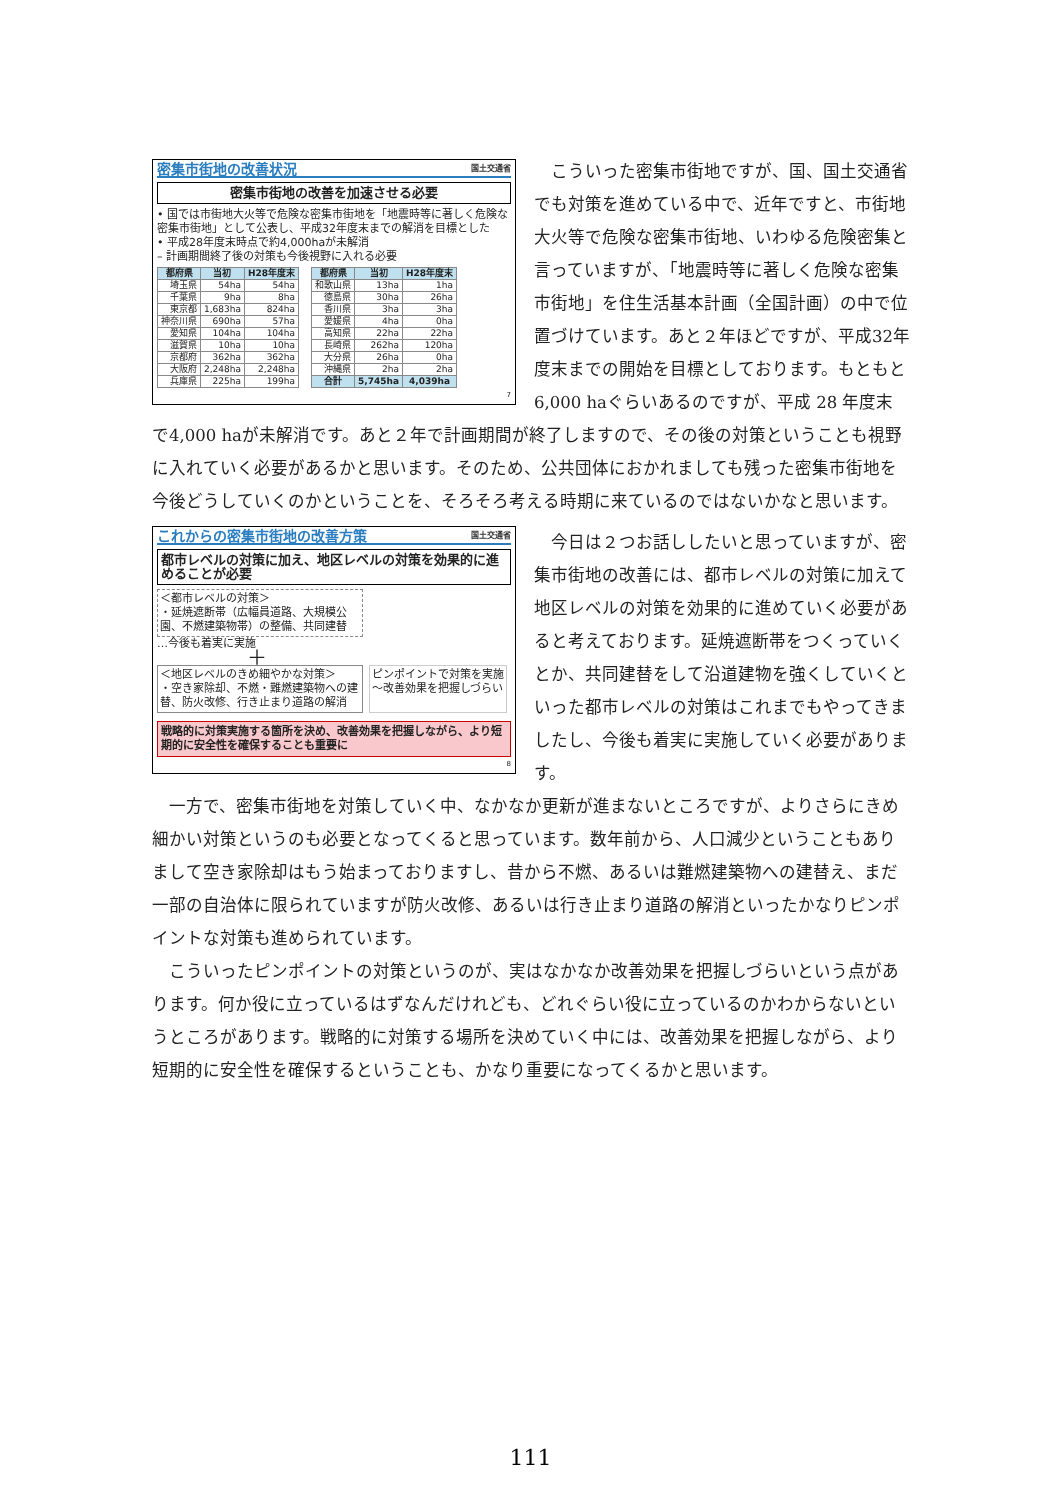密集市街地の改善状況 国土交通省
密集市街地の改善を加速させる必要
• 国では市街地大火等で危険な密集市街地を「地震時等に著しく危険な密集市街地」として公表し、平成32年度末までの解消を目標とした
• 平成28年度末時点で約4,000haが未解消
– 計画期間終了後の対策も今後視野に入れる必要
| 都府県 | 当初 | H28年度末 |
| --- | --- | --- |
| 埼玉県 | 54ha | 54ha |
| 千葉県 | 9ha | 8ha |
| 東京都 | 1,683ha | 824ha |
| 神奈川県 | 690ha | 57ha |
| 愛知県 | 104ha | 104ha |
| 滋賀県 | 10ha | 10ha |
| 京都府 | 362ha | 362ha |
| 大阪府 | 2,248ha | 2,248ha |
| 兵庫県 | 225ha | 199ha |
| 都府県 | 当初 | H28年度末 |
| --- | --- | --- |
| 和歌山県 | 13ha | 1ha |
| 徳島県 | 30ha | 26ha |
| 香川県 | 3ha | 3ha |
| 愛媛県 | 4ha | 0ha |
| 高知県 | 22ha | 22ha |
| 長崎県 | 262ha | 120ha |
| 大分県 | 26ha | 0ha |
| 沖縄県 | 2ha | 2ha |
| 合計 | 5,745ha | 4,039ha |
7
こういった密集市街地ですが、国、国土交通省でも対策を進めている中で、近年ですと、市街地大火等で危険な密集市街地、いわゆる危険密集と言っていますが、「地震時等に著しく危険な密集市街地」を住生活基本計画（全国計画）の中で位置づけています。あと２年ほどですが、平成32年度末までの開始を目標としております。もともと6,000 haぐらいあるのですが、平成 28 年度末で4,000 haが未解消です。あと２年で計画期間が終了しますので、その後の対策ということも視野に入れていく必要があるかと思います。そのため、公共団体におかれましても残った密集市街地を今後どうしていくのかということを、そろそろ考える時期に来ているのではないかなと思います。
これからの密集市街地の改善方策 国土交通省
都市レベルの対策に加え、地区レベルの対策を効果的に進めることが必要
＜都市レベルの対策＞
・延焼遮断帯（広幅員道路、大規模公園、不燃建築物帯）の整備、共同建替
…今後も着実に実施
＋
＜地区レベルのきめ細やかな対策＞
・空き家除却、不燃・難燃建築物への建替、防火改修、行き止まり道路の解消
ピンポイントで対策を実施
～改善効果を把握しづらい
戦略的に対策実施する箇所を決め、改善効果を把握しながら、より短期的に安全性を確保することも重要に
8
今日は２つお話ししたいと思っていますが、密集市街地の改善には、都市レベルの対策に加えて地区レベルの対策を効果的に進めていく必要があると考えております。延焼遮断帯をつくっていくとか、共同建替をして沿道建物を強くしていくといった都市レベルの対策はこれまでもやってきましたし、今後も着実に実施していく必要があります。
一方で、密集市街地を対策していく中、なかなか更新が進まないところですが、よりさらにきめ細かい対策というのも必要となってくると思っています。数年前から、人口減少ということもありまして空き家除却はもう始まっておりますし、昔から不燃、あるいは難燃建築物への建替え、まだ一部の自治体に限られていますが防火改修、あるいは行き止まり道路の解消といったかなりピンポイントな対策も進められています。
こういったピンポイントの対策というのが、実はなかなか改善効果を把握しづらいという点があります。何か役に立っているはずなんだけれども、どれぐらい役に立っているのかわからないというところがあります。戦略的に対策する場所を決めていく中には、改善効果を把握しながら、より短期的に安全性を確保するということも、かなり重要になってくるかと思います。
111